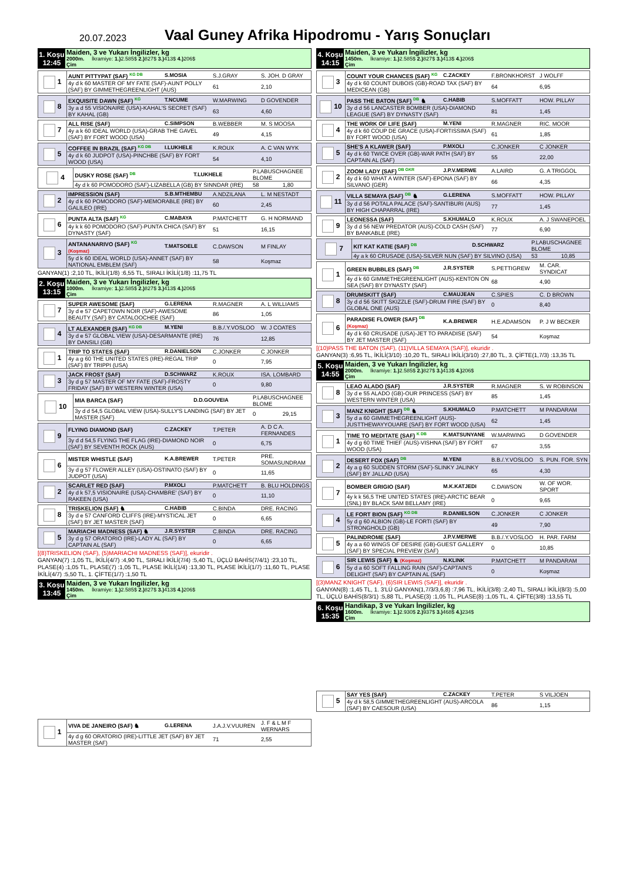20.07.2023
Vaal Guney Afrika Hipodromu - Yarış Sonuçları
| 1. Koşu 12:45 | Maiden, 3 ve Yukarı İngilizler, kg 2000m. İkramiye: 1.) 2.585$ 2.) 827$ 3.) 413$ 4.) 206$ Çim |
| 1 | AUNT PITTYPAT (SAF) <sup>KG DB</sup> | S.MOSIA | S.J.GRAY | S. JOH. D GRAY |
| | 4y d k 60 MASTER OF MY FATE (SAF)-AUNT POLLY (SAF) BY GIMMETHEGREENLIGHT (AUS) | | 61 | 2,10 |
| 8 | EXQUISITE DAWN (SAF) <sup>KG</sup> | T.NCUME | W.MARWING | D GOVENDER |
| | 3y a d 55 VISIONAIRE (USA)-KAHAL'S SECRET (SAF) BY KAHAL (GB) | | 63 | 4,60 |
| 7 | ALL RISE (SAF) | C.SIMPSON | B.WEBBER | M. S MOOSA |
| | 4y a k 60 IDEAL WORLD (USA)-GRAB THE GAVEL (SAF) BY FORT WOOD (USA) | | 49 | 4,15 |
| 5 | COFFEE IN BRAZIL (SAF) <sup>KG DB</sup> | I.LUKHELE | K.ROUX | A. C VAN WYK |
| | 4y d k 60 JUDPOT (USA)-PINCHBE (SAF) BY FORT WOOD (USA) | | 54 | 4,10 |
| 4 | DUSKY ROSE (SAF) <sup>DB</sup> | T.LUKHELE | P.LABUSCHAGNEE BLOME | |
| | 4y d k 60 POMODORO (SAF)-LIZABELLA (GB) BY SINNDAR (IRE) | | 58 | 1,80 |
| 2 | IMPRESSION (SAF) | S.B.MTHEMBU | A.NDZILANA | L. M NESTADT |
| | 4y d k 60 POMODORO (SAF)-MEMORABLE (IRE) BY GALILEO (IRE) | | 60 | 2,45 |
| 6 | PUNTA ALTA (SAF) <sup>KG</sup> | C.MABAYA | P.MATCHETT | G. H NORMAND |
| | 4y k k 60 POMODORO (SAF)-PUNTA CHICA (SAF) BY DYNASTY (SAF) | | 51 | 16,15 |
| 3 | ANTANANARIVO (SAF) <sup>KG</sup> (Koşmaz) | T.MATSOELE | C.DAWSON | M FINLAY |
| | 5y d k 60 IDEAL WORLD (USA)-ANNET (SAF) BY NATIONAL EMBLEM (SAF) | | 58 | Koşmaz |
GANYAN(1) :2,10 TL, İKİLİ(1/8) :6,55 TL, SIRALI İKİLİ(1/8) :11,75 TL
| 2. Koşu 13:15 | Maiden, 3 ve Yukarı İngilizler, kg 1000m. İkramiye: 1.) 2.585$ 2.) 827$ 3.) 413$ 4.) 206$ Çim |
| 7 | SUPER AWESOME (SAF) | G.LERENA | R.MAGNER | A. L WILLIAMS |
| | 3y d e 57 CAPETOWN NOIR (SAF)-AWESOME BEAUTY (SAF) BY CATALOOCHEE (SAF) | | 86 | 1,05 |
| 4 | LT ALEXANDER (SAF) <sup>KG DB</sup> | M.YENI | B.B./.Y.VOSLOO | W. J COATES |
| | 3y d e 57 GLOBAL VIEW (USA)-DESARMANTE (IRE) BY DANSILI (GB) | | 76 | 12,85 |
| 1 | TRIP TO STATES (SAF) | R.DANIELSON | C.JONKER | C JONKER |
| | 4y a g 60 THE UNITED STATES (IRE)-REGAL TRIP (SAF) BY TRIPPI (USA) | | 0 | 7,95 |
| 3 | JACK FROST (SAF) | D.SCHWARZ | K.ROUX | ISA. LOMBARD |
| | 3y d g 57 MASTER OF MY FATE (SAF)-FROSTY FRIDAY (SAF) BY WESTERN WINTER (USA) | | 0 | 9,80 |
| 10 | MIA BARCA (SAF) | D.D.GOUVEIA | P.LABUSCHAGNEE BLOME | |
| | 3y d d 54,5 GLOBAL VIEW (USA)-SULLY'S LANDING (SAF) BY JET MASTER (SAF) | | 0 | 29,15 |
| 9 | FLYING DIAMOND (SAF) | C.ZACKEY | T.PETER | A. D C A. FERNANDES |
| | 3y d d 54,5 FLYING THE FLAG (IRE)-DIAMOND NOIR (SAF) BY SEVENTH ROCK (AUS) | | 0 | 6,75 |
| 6 | MISTER WHISTLE (SAF) | K.A.BREWER | T.PETER | PRE. SOMASUNDRAM |
| | 3y d g 57 FLOWER ALLEY (USA)-OSTINATO (SAF) BY JUDPOT (USA) | | 0 | 11,65 |
| 2 | SCARLET RED (SAF) | P.MXOLI | P.MATCHETT | B. BLU HOLDINGS |
| | 4y d k 57,5 VISIONAIRE (USA)-CHAMBRE' (SAF) BY RAKEEN (USA) | | 0 | 11,10 |
| 8 | TRISKELION (SAF) ♞ | C.HABIB | C.BINDA | DRE. RACING |
| | 3y d e 57 CANFORD CLIFFS (IRE)-MYSTICAL JET (SAF) BY JET MASTER (SAF) | | 0 | 6,65 |
| 5 | MARIACHI MADNESS (SAF) ♞ | J.R.SYSTER | C.BINDA | DRE. RACING |
| | 3y d g 57 ORATORIO (IRE)-LADY AL (SAF) BY CAPTAIN AL (SAF) | | 0 | 6,65 |
[(8)TRISKELION (SAF), (5)MARIACHI MADNESS (SAF)], ekuridir .
GANYAN(7) :1,05 TL, İKİLİ(4/7) :4,90 TL, SIRALI İKİLİ(7/4) :5,40 TL, ÜÇLÜ BAHİS(7/4/1) :23,10 TL, PLASE(4) :1,05 TL, PLASE(7) :1,05 TL, PLASE İKİLİ(1/4) :13,30 TL, PLASE İKİLİ(1/7) :11,60 TL, PLASE İKİLİ(4/7) :5,50 TL, 1. ÇİFTE(1/7) :1,50 TL
| 3. Koşu 13:45 | Maiden, 3 ve Yukarı İngilizler, kg 1450m. İkramiye: 1.) 2.585$ 2.) 827$ 3.) 413$ 4.) 206$ Çim |
| 1 | VIVA DE JANEIRO (SAF) ♞ | G.LERENA | J.A.J.V.VUUREN | J. F & L M F WERNARS |
| | 4y d g 60 ORATORIO (IRE)-LITTLE JET (SAF) BY JET MASTER (SAF) | | 71 | 2,55 |
| 4. Koşu 14:15 | Maiden, 3 ve Yukarı İngilizler, kg 1450m. İkramiye: 1.) 2.585$ 2.) 827$ 3.) 413$ 4.) 206$ Çim |
| 3 | COUNT YOUR CHANCES (SAF) <sup>KG</sup> | C.ZACKEY | F.BRONKHORST | J WOLFF |
| | 4y d k 60 COUNT DUBOIS (GB)-ROAD TAX (SAF) BY MEDICEAN (GB) | | 64 | 6,95 |
| 10 | PASS THE BATON (SAF) <sup>DB</sup> ♞ | C.HABIB | S.MOFFATT | HOW. PILLAY |
| | 3y d d 56 LANCASTER BOMBER (USA)-DIAMOND LEAGUE (SAF) BY DYNASTY (SAF) | | 81 | 1,45 |
| 4 | THE WORK OF LIFE (SAF) | M.YENI | R.MAGNER | RIC. MOOR |
| | 4y d k 60 COUP DE GRACE (USA)-FORTISSIMA (SAF) BY FORT WOOD (USA) | | 61 | 1,85 |
| 5 | SHE'S A KLAWER (SAF) | P.MXOLI | C.JONKER | C JONKER |
| | 4y d k 60 TWICE OVER (GB)-WAR PATH (SAF) BY CAPTAIN AL (SAF) | | 55 | 22,00 |
| 2 | ZOOM LADY (SAF) <sup>DB GKR</sup> | J.P.V.MERWE | A.LAIRD | G. A TRIGGOL |
| | 4y d k 60 WHAT A WINTER (SAF)-EPONA (SAF) BY SILVANO (GER) | | 66 | 4,35 |
| 11 | VILLA SEMAYA (SAF) <sup>DB</sup> ♞ | G.LERENA | S.MOFFATT | HOW. PILLAY |
| | 3y d d 56 POTALA PALACE (SAF)-SANTIBURI (AUS) BY HIGH CHAPARRAL (IRE) | | 77 | 1,45 |
| 9 | LEONESSA (SAF) | S.KHUMALO | K.ROUX | A. J SWANEPOEL |
| | 3y d d 56 NEW PREDATOR (AUS)-COLD CASH (SAF) BY BANKABLE (IRE) | | 77 | 6,90 |
| 7 | KIT KAT KATIE (SAF) <sup>DB</sup> | D.SCHWARZ | P.LABUSCHAGNEE BLOME | |
| | 4y a k 60 CRUSADE (USA)-SILVER NUN (SAF) BY SILVINO (USA) | | 53 | 10,85 |
| 1 | GREEN BUBBLES (SAF) <sup>DB</sup> | J.R.SYSTER | S.PETTIGREW | M. CAR. SYNDICAT |
| | 4y d k 60 GIMMETHEGREENLIGHT (AUS)-KENTON ON SEA (SAF) BY DYNASTY (SAF) | | 68 | 4,90 |
| 8 | DRUMSKITT (SAF) | C.MAUJEAN | C.SPIES | C. D BROWN |
| | 3y d d 56 SKITT SKIZZLE (SAF)-DRUM FIRE (SAF) BY GLOBAL ONE (AUS) | | 0 | 8,40 |
| 6 | PARADISE FLOWER (SAF) <sup>DB</sup> (Koşmaz) | K.A.BREWER | H.E.ADAMSON | P. J W BECKER |
| | 4y d k 60 CRUSADE (USA)-JET TO PARADISE (SAF) BY JET MASTER (SAF) | | 54 | Koşmaz |
[(10)PASS THE BATON (SAF), (11)VILLA SEMAYA (SAF)], ekuridir .
GANYAN(3) :6,95 TL, İKİLİ(3/10) :10,20 TL, SIRALI İKİLİ(3/10) :27,80 TL, 3. ÇİFTE(1,7/3) :13,35 TL
| 5. Koşu 14:55 | Maiden, 3 ve Yukarı İngilizler, kg 2000m. İkramiye: 1.) 2.585$ 2.) 827$ 3.) 413$ 4.) 206$ Çim |
| 8 | LEAO ALADO (SAF) | J.R.SYSTER | R.MAGNER | S. W ROBINSON |
| | 3y d e 55 ALADO (GB)-OUR PRINCESS (SAF) BY WESTERN WINTER (USA) | | 85 | 1,45 |
| 3 | MANZ KNIGHT (SAF) <sup>DB</sup> ♞ | S.KHUMALO | P.MATCHETT | M PANDARAM |
| | 5y d a 60 GIMMETHEGREENLIGHT (AUS)-JUSTTHEWAYYOUARE (SAF) BY FORT WOOD (USA) | | 62 | 1,45 |
| 1 | TIME TO MEDITATE (SAF) <sup>K DB</sup> | K.MATSUNYANE | W.MARWING | D GOVENDER |
| | 4y d g 60 TIME THIEF (AUS)-VISHNA (SAF) BY FORT WOOD (USA) | | 67 | 3,55 |
| 2 | DESERT FOX (SAF) <sup>DB</sup> | M.YENI | B.B./.Y.VOSLOO | S. PUN. FOR. SYN |
| | 4y a g 60 SUDDEN STORM (SAF)-SLINKY JALINKY (SAF) BY JALLAD (USA) | | 65 | 4,30 |
| 7 | BOMBER GRIGIO (SAF) | M.K.KATJEDI | C.DAWSON | W. OF WOR. SPORT |
| | 4y k k 56,5 THE UNITED STATES (IRE)-ARCTIC BEAR (SNL) BY BLACK SAM BELLAMY (IRE) | | 0 | 9,65 |
| 4 | LE FORT BION (SAF) <sup>KG DB</sup> | R.DANIELSON | C.JONKER | C JONKER |
| | 5y d g 60 ALBION (GB)-LE FORTI (SAF) BY STRONGHOLD (GB) | | 49 | 7,90 |
| 5 | PALINDROME (SAF) | J.P.V.MERWE | B.B./.Y.VOSLOO | H. PAR. FARM |
| | 4y a a 60 WINGS OF DESIRE (GB)-GUEST GALLERY (SAF) BY SPECIAL PREVIEW (SAF) | | 0 | 10,85 |
| 6 | SIR LEWIS (SAF) ♞ (Koşmaz) | N.KLINK | P.MATCHETT | M PANDARAM |
| | 5y d a 60 SOFT FALLING RAIN (SAF)-CAPTAIN'S DELIGHT (SAF) BY CAPTAIN AL (SAF) | | 0 | Koşmaz |
[(3)MANZ KNIGHT (SAF), (6)SIR LEWIS (SAF)], ekuridir .
GANYAN(8) :1,45 TL, 1. 3'LÜ GANYAN(1,7/3/3,6,8) :7,96 TL, İKİLİ(3/8) :2,40 TL, SIRALI İKİLİ(8/3) :5,00 TL, ÜÇLÜ BAHİS(8/3/1) :5,88 TL, PLASE(3) :1,05 TL, PLASE(8) :1,05 TL, 4. ÇİFTE(3/8) :13,55 TL
| 6. Koşu 15:35 | Handikap, 3 ve Yukarı İngilizler, kg 1600m. İkramiye: 1.) 2.930$ 2.) 937$ 3.) 468$ 4.) 234$ Çim |
| 5 | SAY YES (SAF) | C.ZACKEY | T.PETER | S VILJOEN |
| | 4y d k 58,5 GIMMETHEGREENLIGHT (AUS)-ARCOLA (SAF) BY CAESOUR (USA) | | 86 | 1,15 |